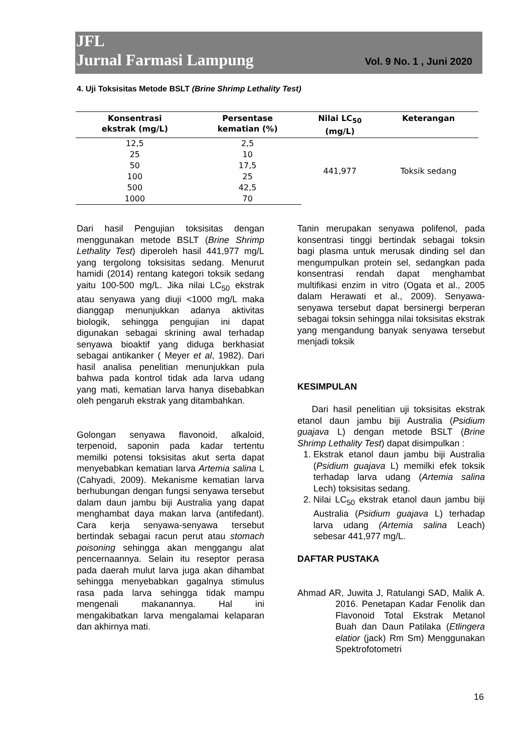JFL
Jurnal Farmasi Lampung Vol. 9 No. 1 , Juni 2020
4. Uji Toksisitas Metode BSLT (Brine Shrimp Lethality Test)
| Konsentrasi ekstrak (mg/L) | Persentase kematian (%) | Nilai LC<sub>50</sub> (mg/L) | Keterangan |
| --- | --- | --- | --- |
| 12,5 | 2,5 | 441,977 | Toksik sedang |
| 25 | 10 | | |
| 50 | 17,5 | | |
| 100 | 25 | | |
| 500 | 42,5 | | |
| 1000 | 70 | | |
Dari hasil Pengujian toksisitas dengan menggunakan metode BSLT (Brine Shrimp Lethality Test) diperoleh hasil 441,977 mg/L yang tergolong toksisitas sedang. Menurut hamidi (2014) rentang kategori toksik sedang yaitu 100-500 mg/L. Jika nilai LC<sub>50</sub> ekstrak atau senyawa yang diuji <1000 mg/L maka dianggap menunjukkan adanya aktivitas biologik, sehingga pengujian ini dapat digunakan sebagai skrining awal terhadap senyawa bioaktif yang diduga berkhasiat sebagai antikanker ( Meyer et al, 1982). Dari hasil analisa penelitian menunjukkan pula bahwa pada kontrol tidak ada larva udang yang mati, kematian larva hanya disebabkan oleh pengaruh ekstrak yang ditambahkan.
Golongan senyawa flavonoid, alkaloid, terpenoid, saponin pada kadar tertentu memilki potensi toksisitas akut serta dapat menyebabkan kematian larva Artemia salina L (Cahyadi, 2009). Mekanisme kematian larva berhubungan dengan fungsi senyawa tersebut dalam daun jambu biji Australia yang dapat menghambat daya makan larva (antifedant). Cara kerja senyawa-senyawa tersebut bertindak sebagai racun perut atau stomach poisoning sehingga akan menggangu alat pencernaannya. Selain itu reseptor perasa pada daerah mulut larva juga akan dihambat sehingga menyebabkan gagalnya stimulus rasa pada larva sehingga tidak mampu mengenali makanannya. Hal ini mengakibatkan larva mengalamai kelaparan dan akhirnya mati.
Tanin merupakan senyawa polifenol, pada konsentrasi tinggi bertindak sebagai toksin bagi plasma untuk merusak dinding sel dan mengumpulkan protein sel, sedangkan pada konsentrasi rendah dapat menghambat multifikasi enzim in vitro (Ogata et al., 2005 dalam Herawati et al., 2009). Senyawa-senyawa tersebut dapat bersinergi berperan sebagai toksin sehingga nilai toksisitas ekstrak yang mengandung banyak senyawa tersebut menjadi toksik
KESIMPULAN
Dari hasil penelitian uji toksisitas ekstrak etanol daun jambu biji Australia (Psidium guajava L) dengan metode BSLT (Brine Shrimp Lethality Test) dapat disimpulkan :
1. Ekstrak etanol daun jambu biji Australia (Psidium guajava L) memilki efek toksik terhadap larva udang (Artemia salina Lech) toksisitas sedang.
2. Nilai LC<sub>50</sub> ekstrak etanol daun jambu biji Australia (Psidium guajava L) terhadap larva udang (Artemia salina Leach) sebesar 441,977 mg/L.
DAFTAR PUSTAKA
Ahmad AR, Juwita J, Ratulangi SAD, Malik A. 2016. Penetapan Kadar Fenolik dan Flavonoid Total Ekstrak Metanol Buah dan Daun Patilaka (Etlingera elatior (jack) Rm Sm) Menggunakan Spektrofotometri
16